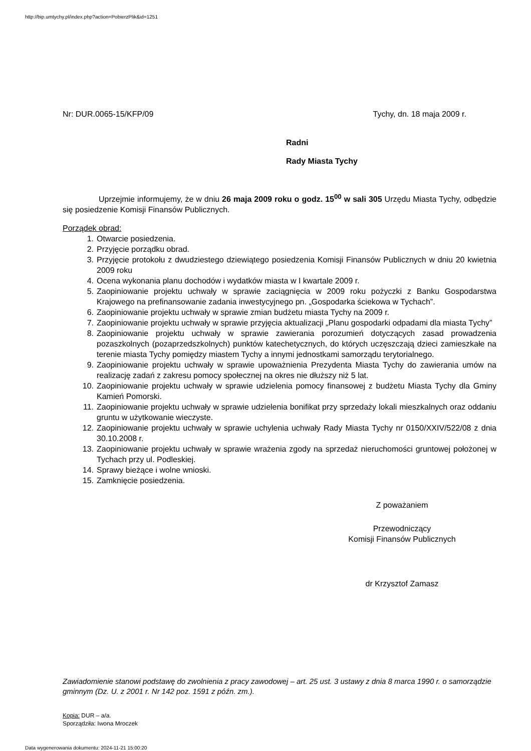http://bip.umtychy.pl/index.php?action=PobierzPlik&id=1251
Nr: DUR.0065-15/KFP/09 Tychy, dn. 18 maja 2009 r.
Radni
Rady Miasta Tychy
Uprzejmie informujemy, że w dniu 26 maja 2009 roku o godz. 15<sup>00</sup> w sali 305 Urzędu Miasta Tychy, odbędzie się posiedzenie Komisji Finansów Publicznych.
Porządek obrad:
1. Otwarcie posiedzenia.
2. Przyjęcie porządku obrad.
3. Przyjęcie protokołu z dwudziestego dziewiątego posiedzenia Komisji Finansów Publicznych w dniu 20 kwietnia 2009 roku
4. Ocena wykonania planu dochodów i wydatków miasta w I kwartale 2009 r.
5. Zaopiniowanie projektu uchwały w sprawie zaciągnięcia w 2009 roku pożyczki z Banku Gospodarstwa Krajowego na prefinansowanie zadania inwestycyjnego pn. „Gospodarka ściekowa w Tychach”.
6. Zaopiniowanie projektu uchwały w sprawie zmian budżetu miasta Tychy na 2009 r.
7. Zaopiniowanie projektu uchwały w sprawie przyjęcia aktualizacji „Planu gospodarki odpadami dla miasta Tychy”
8. Zaopiniowanie projektu uchwały w sprawie zawierania porozumień dotyczących zasad prowadzenia pozaszkolnych (pozaprzedszkolnych) punktów katechetycznych, do których uczęszczają dzieci zamieszkałe na terenie miasta Tychy pomiędzy miastem Tychy a innymi jednostkami samorządu terytorialnego.
9. Zaopiniowanie projektu uchwały w sprawie upoważnienia Prezydenta Miasta Tychy do zawierania umów na realizację zadań z zakresu pomocy społecznej na okres nie dłuższy niż 5 lat.
10. Zaopiniowanie projektu uchwały w sprawie udzielenia pomocy finansowej z budżetu Miasta Tychy dla Gminy Kamień Pomorski.
11. Zaopiniowanie projektu uchwały w sprawie udzielenia bonifikat przy sprzedaży lokali mieszkalnych oraz oddaniu gruntu w użytkowanie wieczyste.
12. Zaopiniowanie projektu uchwały w sprawie uchylenia uchwały Rady Miasta Tychy nr 0150/XXIV/522/08 z dnia 30.10.2008 r.
13. Zaopiniowanie projektu uchwały w sprawie wrażenia zgody na sprzedaż nieruchomości gruntowej położonej w Tychach przy ul. Podleskiej.
14. Sprawy bieżące i wolne wnioski.
15. Zamknięcie posiedzenia.
Z poważaniem
Przewodniczący
Komisji Finansów Publicznych
dr Krzysztof Zamasz
Zawiadomienie stanowi podstawę do zwolnienia z pracy zawodowej – art. 25 ust. 3 ustawy z dnia 8 marca 1990 r. o samorządzie gminnym (Dz. U. z 2001 r. Nr 142 poz. 1591 z późn. zm.).
Kopia: DUR – a/a.
Sporządziła: Iwona Mroczek
Data wygenerowania dokumentu: 2024-11-21 15:00:20